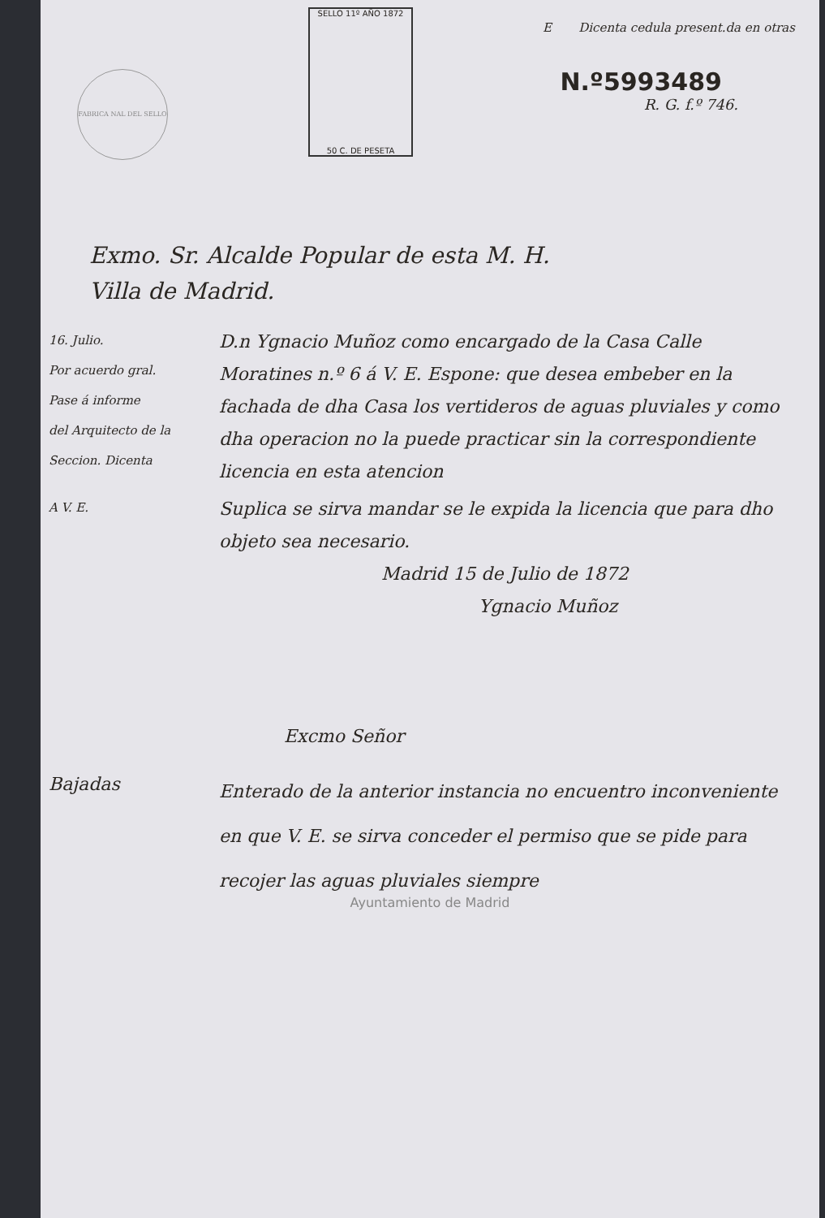FABRICA NAL DEL SELLO
E Dicenta cedula present.da en otras
N.º5993489
R. G. f.º 746.
SELLO 11º AÑO 1872
50 C. DE PESETA
Exmo. Sr. Alcalde Popular de esta M. H.
Villa de Madrid.
16. Julio.
Por acuerdo gral.
Pase á informe
del Arquitecto de la
Seccion. Dicenta
D.n Ygnacio Muñoz como encargado de la Casa Calle Moratines n.º 6 á V. E. Espone: que desea embeber en la fachada de dha Casa los vertideros de aguas pluviales y como dha operacion no la puede practicar sin la correspondiente licencia en esta atencion
A V. E.
Suplica se sirva mandar se le expida la licencia que para dho objeto sea necesario.
Madrid 15 de Julio de 1872
Ygnacio Muñoz
Excmo Señor
Bajadas
Enterado de la anterior instancia no encuentro inconveniente en que V. E. se sirva conceder el permiso que se pide para recojer las aguas pluviales siempre
Ayuntamiento de Madrid